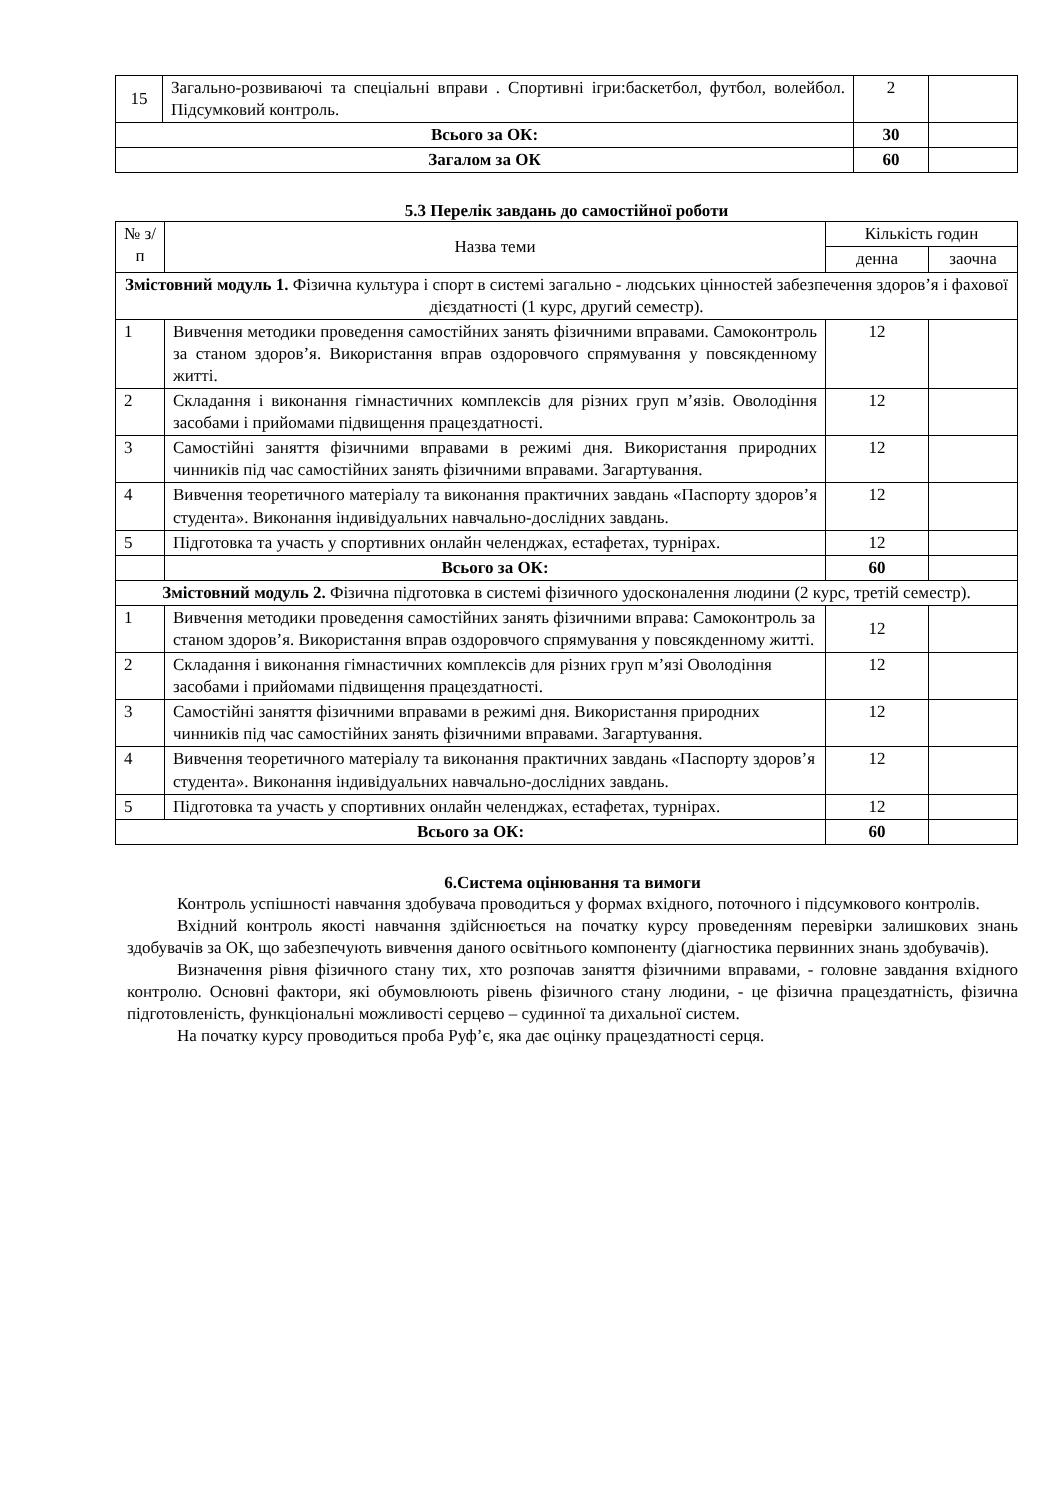| 15 | Загально-розвиваючі та спеціальні вправи . Спортивні ігри:баскетбол, футбол, волейбол. Підсумковий контроль. | 2 | |
| Всього за ОК: | | 30 | |
| Загалом за ОК | | 60 | |
5.3 Перелік завдань до самостійної роботи
| № з/п | Назва теми | Кількість годин | |
| --- | --- | --- | --- |
| | | денна | заочна |
| Змістовний модуль 1. Фізична культура і спорт в системі загально - людських цінностей забезпечення здоров’я і фахової дієздатності (1 курс, другий семестр). | | | |
| 1 | Вивчення методики проведення самостійних занять фізичними вправами. Самоконтроль за станом здоров’я. Використання вправ оздоровчого спрямування у повсякденному житті. | 12 | |
| 2 | Складання і виконання гімнастичних комплексів для різних груп м’язів. Оволодіння засобами і прийомами підвищення працездатності. | 12 | |
| 3 | Самостійні заняття фізичними вправами в режимі дня. Використання природних чинників під час самостійних занять фізичними вправами. Загартування. | 12 | |
| 4 | Вивчення теоретичного матеріалу та виконання практичних завдань «Паспорту здоров’я студента». Виконання індивідуальних навчально-дослідних завдань. | 12 | |
| 5 | Підготовка та участь у спортивних онлайн челенджах, естафетах, турнірах. | 12 | |
| | Всього за ОК: | 60 | |
| Змістовний модуль 2. Фізична підготовка в системі фізичного удосконалення людини (2 курс, третій семестр). | | | |
| 1 | Вивчення методики проведення самостійних занять фізичними вправа: Самоконтроль за станом здоров’я. Використання вправ оздоровчого спрямування у повсякденному житті. | 12 | |
| 2 | Складання і виконання гімнастичних комплексів для різних груп м’язі Оволодіння засобами і прийомами підвищення працездатності. | 12 | |
| 3 | Самостійні заняття фізичними вправами в режимі дня. Використання природних чинників під час самостійних занять фізичними вправами. Загартування. | 12 | |
| 4 | Вивчення теоретичного матеріалу та виконання практичних завдань «Паспорту здоров’я студента». Виконання індивідуальних навчально-дослідних завдань. | 12 | |
| 5 | Підготовка та участь у спортивних онлайн челенджах, естафетах, турнірах. | 12 | |
| Всього за ОК: | | 60 | |
6.Система оцінювання та вимоги
Контроль успішності навчання здобувача проводиться у формах вхідного, поточного і підсумкового контролів.
Вхідний контроль якості навчання здійснюється на початку курсу проведенням перевірки залишкових знань здобувачів за ОК, що забезпечують вивчення даного освітнього компоненту (діагностика первинних знань здобувачів).
Визначення рівня фізичного стану тих, хто розпочав заняття фізичними вправами, - головне завдання вхідного контролю. Основні фактори, які обумовлюють рівень фізичного стану людини, - це фізична працездатність, фізична підготовленість, функціональні можливості серцево – судинної та дихальної систем.
На початку курсу проводиться проба Руф’є, яка дає оцінку працездатності серця.